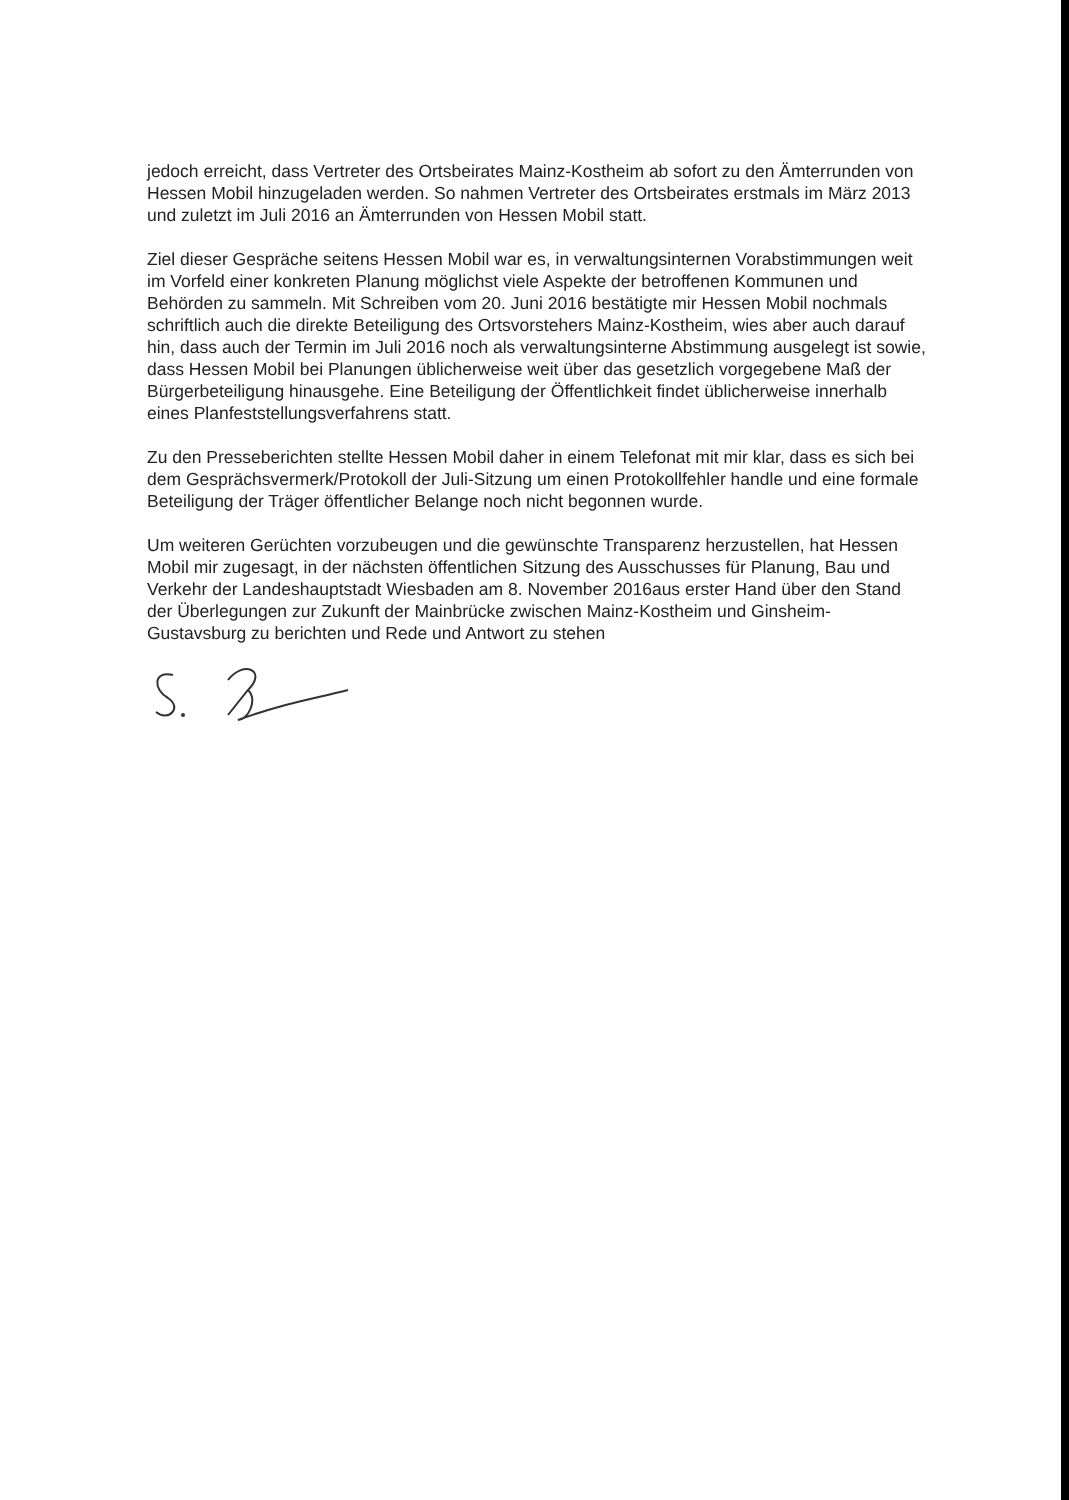jedoch erreicht, dass Vertreter des Ortsbeirates Mainz-Kostheim ab sofort zu den Ämterrunden von Hessen Mobil hinzugeladen werden. So nahmen Vertreter des Ortsbeirates erstmals im März 2013 und zuletzt im Juli 2016 an Ämterrunden von Hessen Mobil statt.
Ziel dieser Gespräche seitens Hessen Mobil war es, in verwaltungsinternen Vorabstimmungen weit im Vorfeld einer konkreten Planung möglichst viele Aspekte der betroffenen Kommunen und Behörden zu sammeln. Mit Schreiben vom 20. Juni 2016 bestätigte mir Hessen Mobil nochmals schriftlich auch die direkte Beteiligung des Ortsvorstehers Mainz-Kostheim, wies aber auch darauf hin, dass auch der Termin im Juli 2016 noch als verwaltungsinterne Abstimmung ausgelegt ist sowie, dass Hessen Mobil bei Planungen üblicherweise weit über das gesetzlich vorgegebene Maß der Bürgerbeteiligung hinausgehe. Eine Beteiligung der Öffentlichkeit findet üblicherweise innerhalb eines Planfeststellungsverfahrens statt.
Zu den Presseberichten stellte Hessen Mobil daher in einem Telefonat mit mir klar, dass es sich bei dem Gesprächsvermerk/Protokoll der Juli-Sitzung um einen Protokollfehler handle und eine formale Beteiligung der Träger öffentlicher Belange noch nicht begonnen wurde.
Um weiteren Gerüchten vorzubeugen und die gewünschte Transparenz herzustellen, hat Hessen Mobil mir zugesagt, in der nächsten öffentlichen Sitzung des Ausschusses für Planung, Bau und Verkehr der Landeshauptstadt Wiesbaden am 8. November 2016aus erster Hand über den Stand der Überlegungen zur Zukunft der Mainbrücke zwischen Mainz-Kostheim und Ginsheim-Gustavsburg zu berichten und Rede und Antwort zu stehen